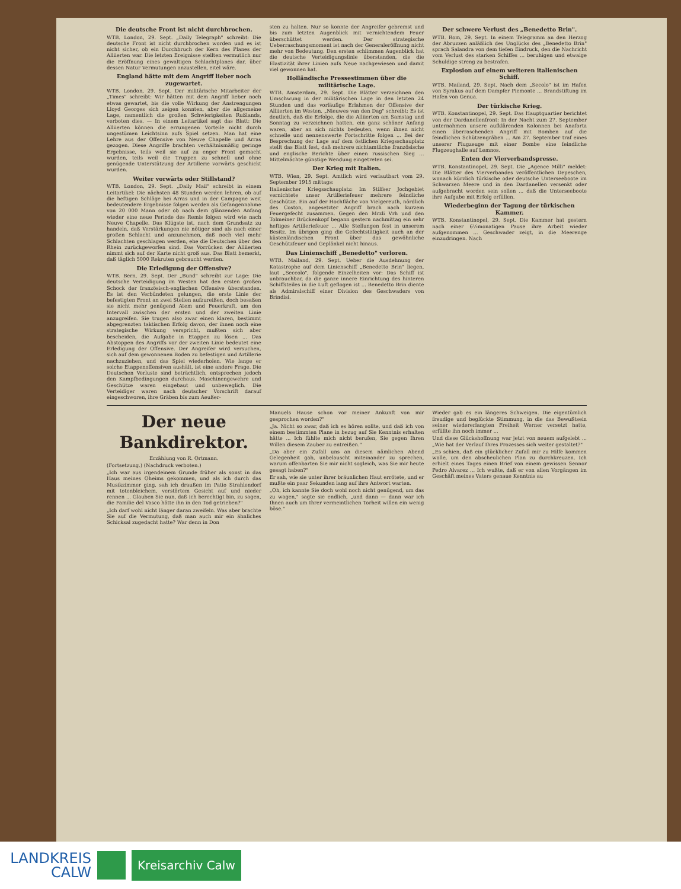Die deutsche Front ist nicht durchbrochen.
WTB. London, 29. Sept. „Daily Telegraph" schreibt: Die deutsche Front ist nicht durchbrochen worden und es ist nicht sicher, ob ein Durchbruch der Kern des Planes der Alliierten war. Die letzten Ereignisse stellten vermutlich nur die Eröffnung eines gewaltigen Schlachtplanes dar, über dessen Natur Vermutungen anzustellen, eitel wäre.
England hätte mit dem Angriff lieber noch zugewartet.
WTB. London, 29. Sept. Der militärische Mitarbeiter der „Times" schreibt: Wir hätten mit dem Angriff lieber noch etwas gewartet, bis die volle Wirkung der Anstrengungen Lloyd Georges sich zeigen konnten, aber die allgemeine Lage, namentlich die großen Schwierigkeiten Rußlands, verboten dies. — In einem Leitartikel sagt das Blatt: Die Alliierten können die errungenen Vorteile nicht durch ungestümen Leichtsinn aufs Spiel setzen. Man hat eine Lehre aus der Offensive von Neuve Chapelle und Arras gezogen. Diese Angriffe brachten verhältnismäßig geringe Ergebnisse, teils weil sie auf zu enger Front gemacht wurden, teils weil die Truppen zu schnell und ohne genügende Unterstützung der Artillerie vorwärts geschickt wurden.
Weiter vorwärts oder Stillstand?
WTB. London, 29. Sept. „Daily Mail" schreibt in einem Leitartikel: Die nächsten 48 Stunden werden lehren, ob auf die heftigen Schläge bei Arras und in der Campagne weit bedeutendere Ergebnisse folgen werden als Gefangennahme von 20 000 Mann oder ob nach dem glänzenden Anfang wieder eine neue Periode des Remis folgen wird wie nach Neuve Chapelle. Das Klügste ist, nach dem Grundsatz zu handeln, daß Verstärkungen nie nötiger sind als nach einer großen Schlacht und anzunehmen, daß noch viel mehr Schlachten geschlagen werden, ehe die Deutschen über den Rhein zurückgeworfen sind. Das Vorrücken der Alliierten nimmt sich auf der Karte nicht groß aus. Das Blatt bemerkt, daß täglich 5000 Rekruten gebraucht werden.
Die Erledigung der Offensive?
WTB. Bern, 29. Sept. Der „Bund" schreibt zur Lage: Die deutsche Verteidigung im Westen hat den ersten großen Schock der französisch-englischen Offensive überstanden. Es ist den Verbündeten gelungen, die erste Linie der befestigten Front an zwei Stellen aufzureißen, doch besaßen sie nicht mehr genügend Atem und Feuerkraft, um den Intervall zwischen der ersten und der zweiten Linie anzugreifen. Sie trugen also zwar einen klaren, bestimmt abgegrenzten taktischen Erfolg davon, der ihnen noch eine strategische Wirkung verspricht, mußten sich aber bescheiden, die Aufgabe in Etappen zu lösen ... Das Abstoppen des Angriffs vor der zweiten Linie bedeutet eine Erledigung der Offensive. Der Angreifer wird versuchen, sich auf dem gewonnenen Boden zu befestigen und Artillerie nachzuziehen, und das Spiel wiederholen. Wie lange er solche Etappenoffensiven aushält, ist eine andere Frage. Die Deutschen Verluste sind beträchtlich, entsprechen jedoch den Kampfbedingungen durchaus. Maschinengewehre und Geschütze waren eingebaut und unbeweglich. Die Verteidiger waren nach deutscher Vorschrift darauf eingeschworen, ihre Gräben bis zum Aeußer-
sten zu halten. Nur so konnte der Angreifer gebremst und bis zum letzten Augenblick mit vernichtendem Feuer überschüttet werden. Der strategische Ueberraschungsmoment ist nach der Generaleröffnung nicht mehr von Bedeutung. Den ersten schlimmen Augenblick hat die deutsche Verteidigungslinie überstanden, die die Elastizität ihrer Linien aufs Neue nachgewiesen und damit viel gewonnen hat.
Holländische Pressestimmen über die militärische Lage.
WTB. Amsterdam, 29. Sept. Die Blätter verzeichnen den Umschwung in der militärischen Lage in den letzten 24 Stunden und das vorläufige Erlahmen der Offensive der Alliierten im Westen. „Nieuwes van den Dag" schreibt: Es ist deutlich, daß die Erfolge, die die Alliierten am Samstag und Sonntag zu verzeichnen hatten, ein ganz schöner Anfang waren, aber an sich nichts bedeuten, wenn ihnen nicht schnelle und nennenswerte Fortschritte folgen ... Bei der Besprechung der Lage auf dem östlichen Kriegsschauplatz stellt das Blatt fest, daß mehrere nichtamtliche französische und englische Berichte über einen russischen Sieg ... Mittelmächte günstige Wendung eingetreten sei.
Der Krieg mit Italien.
WTB. Wien, 29. Sept. Amtlich wird verlautbart vom 29. September 1915 mittags:
Italienischer Kriegsschauplatz: Im Stilfser Jochgebiet vernichtete unser Artilleriefeuer mehrere feindliche Geschütze. Ein auf der Hochfläche von Vielgereuth, nördlich des Coston, angesetzter Angriff brach nach kurzem Feuergefecht zusammen. Gegen den Mrzli Vrh und den Tolmeiner Brückenkopf begann gestern nachmittag ein sehr heftiges Artilleriefeuer ... Alle Stellungen fest in unserem Besitz. Im übrigen ging die Gefechtstätigkeit auch an der küstenländischen Front über das gewöhnliche Geschützfeuer und Geplänkel nicht hinaus.
Das Linienschiff „Benedetto" verloren.
WTB. Mailand, 29. Sept. Ueber die Ausdehnung der Katastrophe auf dem Linienschiff „Benedetto Brin" liegen, laut „Seccolo", folgende Einzelheiten vor: Das Schiff ist unbrauchbar, da die ganze innere Einrichtung des hinteren Schiffsteiles in die Luft geflogen ist ... Benedetto Brin diente als Admiralschiff einer Division des Geschwaders von Brindisi.
Der schwere Verlust des „Benedetto Brin".
WTB. Rom, 29. Sept. In einem Telegramm an den Herzog der Abruzzen anläßlich des Unglücks des „Benedetto Brin" sprach Salandra von dem tiefen Eindruck, den die Nachricht vom Verlust des starken Schiffes ... beruhigen und etwaige Schuldige streng zu bestrafen.
Explosion auf einem weiteren italienischen Schiff.
WTB. Mailand, 29. Sept. Nach dem „Secolo" ist im Hafen von Syrakus auf dem Dampfer Piemonte ... Brandstiftung im Hafen von Genua.
Der türkische Krieg.
WTB. Konstantinopel, 29. Sept. Das Hauptquartier berichtet von der Dardanellenfront: In der Nacht zum 27. September unternahmen unsere aufklärenden Kolonnen bei Anaforta einen überraschenden Angriff mit Bomben auf die feindlichen Schützengräben ... Am 27. September traf eines unserer Flugzeuge mit einer Bombe eine feindliche Flugzeughalle auf Lemnos.
Enten der Vierverbandspresse.
WTB. Konstantinopel, 29. Sept. Die „Agence Milli" meldet: Die Blätter des Vierverbandes veröffentlichen Depeschen, wonach kürzlich türkische oder deutsche Unterseeboote im Schwarzen Meere und in den Dardanellen versenkt oder aufgebracht worden sein sollen ... daß die Unterseeboote ihre Aufgabe mit Erfolg erfüllen.
Wiederbeginn der Tagung der türkischen Kammer.
WTB. Konstantinopel, 29. Sept. Die Kammer hat gestern nach einer 6½monatigen Pause ihre Arbeit wieder aufgenommen ... Geschwader zeigt, in die Meerenge einzudringen. Nach
Der neue Bankdirektor.
Erzählung von R. Ortmann.
(Fortsetzung.) (Nachdruck verboten.)
„Ich war aus irgendeinem Grunde früher als sonst in das Haus meines Oheims gekommen, und als ich durch das Musikzimmer ging, sah ich draußen im Patio Strahlendorf mit totenbleichem, verstörtem Gesicht auf und nieder rennen ... Glauben Sie nun, daß ich berechtigt bin, zu sagen, die Familie del Vasco hätte ihn in den Tod getrieben?"
„Ich darf wohl nicht länger daran zweifeln. Was aber brachte Sie auf die Vermutung, daß man auch mir ein ähnliches Schicksal zugedacht hatte? War denn in Don
Manuels Hause schon vor meiner Ankunft von mir gesprochen worden?"
„Ja. Nicht so zwar, daß ich es hören sollte, und daß ich von einem bestimmten Plane in bezug auf Sie Kenntnis erhalten hätte ... Ich fühlte mich nicht berufen, Sie gegen Ihren Willen diesem Zauber zu entreißen."
„Da aber ein Zufall uns an diesem nämlichen Abend Gelegenheit gab, unbelauscht miteinander zu sprechen, warum offenbarten Sie mir nicht sogleich, was Sie mir heute gesagt haben?"
Er sah, wie sie unter ihrer bräunlichen Haut errötete, und er mußte ein paar Sekunden lang auf ihre Antwort warten.
„Oh, ich kannte Sie doch wohl noch nicht genügend, um das zu wagen," sagte sie endlich, „und dann — dann war ich Ihnen auch um Ihrer vermeintlichen Torheit willen ein wenig böse."
Wieder gab es ein längeres Schweigen. Die eigentümlich freudige und beglückte Stimmung, in die das Bewußtsein seiner wiedererlangten Freiheit Werner versetzt hatte, erfüllte ihn noch immer ...
Und diese Glückshoffnung war jetzt von neuem aufgelebt ... „Wie hat der Verlauf Ihres Prozesses sich weiter gestaltet?"
„Es schien, daß ein glücklicher Zufall mir zu Hilfe kommen wolle, um den abscheulichen Plan zu durchkreuzen. Ich erhielt eines Tages einen Brief von einem gewissen Sennor Pedro Alvarez ... Ich wußte, daß er von allen Vorgängen im Geschäft meines Vaters genaue Kenntnis au
LANDKREIS
CALW
Kreisarchiv Calw